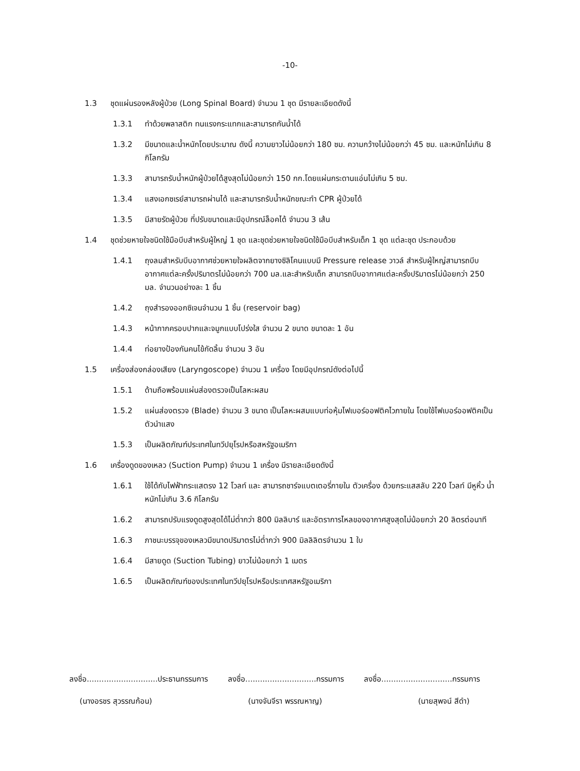-10-
1.3 ชุดแผ่นรองหลังผู้ป่วย (Long Spinal Board) จำนวน 1 ชุด มีรายละเอียดดังนี้
1.3.1 ทำด้วยพลาสติก ทนแรงกระแทกและสามารถกันน้ำได้
1.3.2 มีขนาดและน้ำหนักโดยประมาณ ดังนี้ ความยาวไม่น้อยกว่า 180 ซม. ความกว้างไม่น้อยกว่า 45 ซม. และหนักไม่เกิน 8 กิโลกรัม
1.3.3 สามารถรับน้ำหนักผู้ป่วยได้สูงสุดไม่น้อยกว่า 150 กก.โดยแผ่นกระดานแอ่นไม่เกิน 5 ซม.
1.3.4 แสงเอกซเรย์สามารถผ่านได้ และสามารถรับน้ำหนักขณะทำ CPR ผู้ป่วยได้
1.3.5 มีสายรัดผู้ป่วย ที่ปรับขนาดและมีอุปกรณ์ล็อคได้ จำนวน 3 เส้น
1.4 ชุดช่วยหายใจชนิดใช้มือบีบสำหรับผู้ใหญ่ 1 ชุด และชุดช่วยหายใจชนิดใช้มือบีบสำหรับเด็ก 1 ชุด แต่ละชุด ประกอบด้วย
1.4.1 ถุงลมสำหรับบีบอากาศช่วยหายใจผลิตจากยางซิลิโคนแบบมี Pressure release วาวล์ สำหรับผู้ใหญ่สามารถบีบอากาศแต่ละครั้งปริมาตรไม่น้อยกว่า 700 มล.และสำหรับเด็ก สามารถบีบอากาศแต่ละครั้งปริมาตรไม่น้อยกว่า 250 มล. จำนวนอย่างละ 1 ชิ้น
1.4.2 ถุงสำรองออกซิเจนจำนวน 1 ชิ้น (reservoir bag)
1.4.3 หน้ากากครอบปากและจมูกแบบโปร่งใส จำนวน 2 ขนาด ขนาดละ 1 อัน
1.4.4 ท่อยางป้องกันคนไข้กัดลิ้น จำนวน 3 อัน
1.5 เครื่องส่องกล่องเสียง (Laryngoscope) จำนวน 1 เครื่อง โดยมีอุปกรณ์ดังต่อไปนี้
1.5.1 ด้ามถือพร้อมแผ่นส่องตรวจเป็นโลหะผสม
1.5.2 แผ่นส่องตรวจ (Blade) จำนวน 3 ขนาด เป็นโลหะผสมแบบท่อหุ้มไฟเบอร์ออฟติคไวภายใน โดยใช้ไฟเบอร์ออฟติคเป็นตัวนำแสง
1.5.3 เป็นผลิตภัณฑ์ประเทศในทวีปยุโรปหรือสหรัฐอเมริกา
1.6 เครื่องดูดของเหลว (Suction Pump) จำนวน 1 เครื่อง มีรายละเอียดดังนี้
1.6.1 ใช้ได้กับไฟฟ้ากระแสตรง 12 โวลท์ และ สามารถชาร์จแบตเตอรี่ภายใน ตัวเครื่อง ด้วยกระแสสลับ 220 โวลท์ มีหูหิ้ว น้ำหนักไม่เกิน 3.6 กิโลกรัม
1.6.2 สามารถปรับแรงดูดสูงสุดได้ไม่ต่ำกว่า 800 มิลลิบาร์ และอัตราการไหลของอากาศสูงสุดไม่น้อยกว่า 20 ลิตรต่อนาที
1.6.3 ภาชนะบรรจุของเหลวมีขนาดปริมาตรไม่ต่ำกว่า 900 มิลลิลิตรจำนวน 1 ใบ
1.6.4 มีสายดูด (Suction Tubing) ยาวไม่น้อยกว่า 1 เมตร
1.6.5 เป็นผลิตภัณฑ์ของประเทศในทวีปยุโรปหรือประเทศสหรัฐอเมริกา
ลงชื่อ.............................ประธานกรรมการ ลงชื่อ.............................กรรมการ ลงชื่อ.............................กรรมการ
(นางอรชร สุวรรณก้อน) (นางจันจีรา พรรณหาญ) (นายสุพจน์ สีดำ)